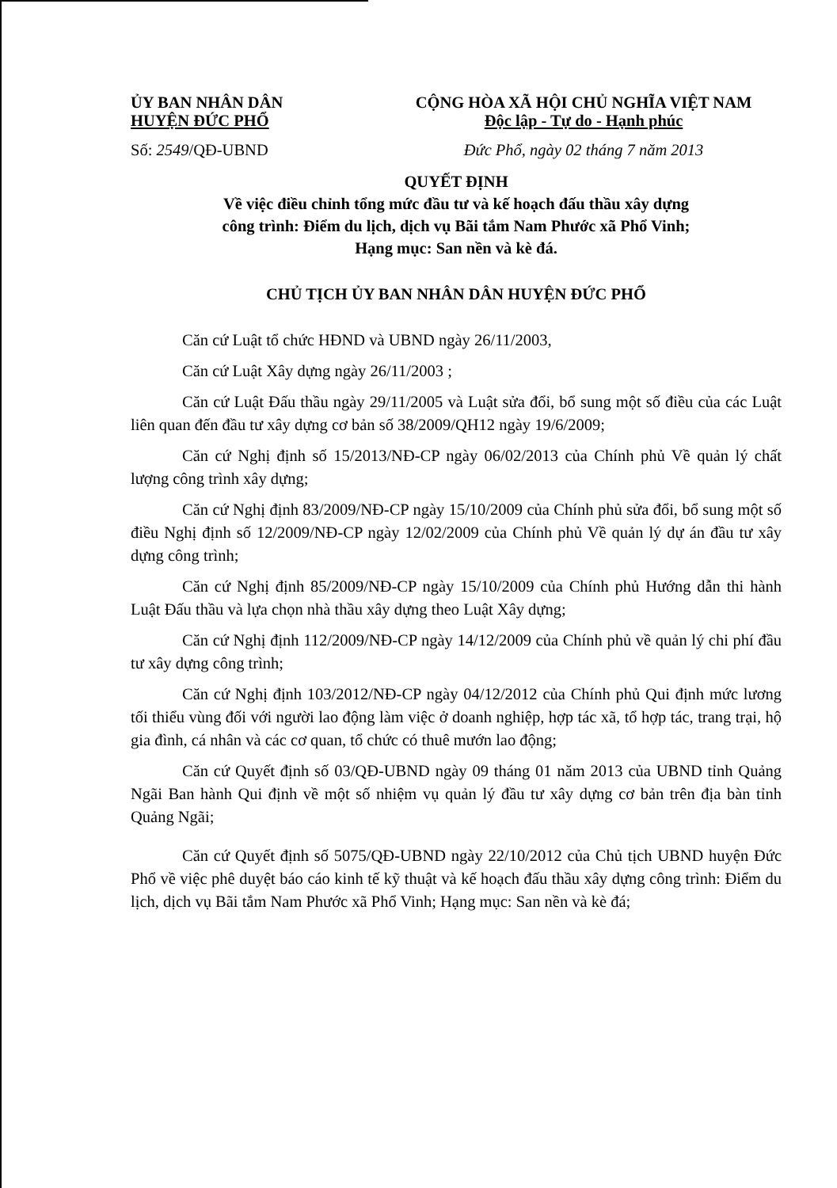ỦY BAN NHÂN DÂN
HUYỆN ĐỨC PHỔ
Số: 2549/QĐ-UBND
CỘNG HÒA XÃ HỘI CHỦ NGHĨA VIỆT NAM
Độc lập - Tự do - Hạnh phúc
Đức Phổ, ngày 02 tháng 7 năm 2013
QUYẾT ĐỊNH
Về việc điều chỉnh tổng mức đầu tư và kế hoạch đấu thầu xây dựng
công trình: Điểm du lịch, dịch vụ Bãi tắm Nam Phước xã Phổ Vinh;
Hạng mục: San nền và kè đá.
CHỦ TỊCH ỦY BAN NHÂN DÂN HUYỆN ĐỨC PHỔ
Căn cứ Luật tổ chức HĐND và UBND ngày 26/11/2003,
Căn cứ Luật Xây dựng ngày 26/11/2003 ;
Căn cứ Luật Đấu thầu ngày 29/11/2005 và Luật sửa đổi, bổ sung một số điều của các Luật liên quan đến đầu tư xây dựng cơ bản số 38/2009/QH12 ngày 19/6/2009;
Căn cứ Nghị định số 15/2013/NĐ-CP ngày 06/02/2013 của Chính phủ Về quản lý chất lượng công trình xây dựng;
Căn cứ Nghị định 83/2009/NĐ-CP ngày 15/10/2009 của Chính phủ sửa đổi, bổ sung một số điều Nghị định số 12/2009/NĐ-CP ngày 12/02/2009 của Chính phủ Về quản lý dự án đầu tư xây dựng công trình;
Căn cứ Nghị định 85/2009/NĐ-CP ngày 15/10/2009 của Chính phủ Hướng dẫn thi hành Luật Đấu thầu và lựa chọn nhà thầu xây dựng theo Luật Xây dựng;
Căn cứ Nghị định 112/2009/NĐ-CP ngày 14/12/2009 của Chính phủ về quản lý chi phí đầu tư xây dựng công trình;
Căn cứ Nghị định 103/2012/NĐ-CP ngày 04/12/2012 của Chính phủ Qui định mức lương tối thiểu vùng đối với người lao động làm việc ở doanh nghiệp, hợp tác xã, tổ hợp tác, trang trại, hộ gia đình, cá nhân và các cơ quan, tổ chức có thuê mướn lao động;
Căn cứ Quyết định số 03/QĐ-UBND ngày 09 tháng 01 năm 2013 của UBND tỉnh Quảng Ngãi Ban hành Qui định về một số nhiệm vụ quản lý đầu tư xây dựng cơ bản trên địa bàn tỉnh Quảng Ngãi;
Căn cứ Quyết định số 5075/QĐ-UBND ngày 22/10/2012 của Chủ tịch UBND huyện Đức Phổ về việc phê duyệt báo cáo kinh tế kỹ thuật và kế hoạch đấu thầu xây dựng công trình: Điểm du lịch, dịch vụ Bãi tắm Nam Phước xã Phổ Vinh; Hạng mục: San nền và kè đá;